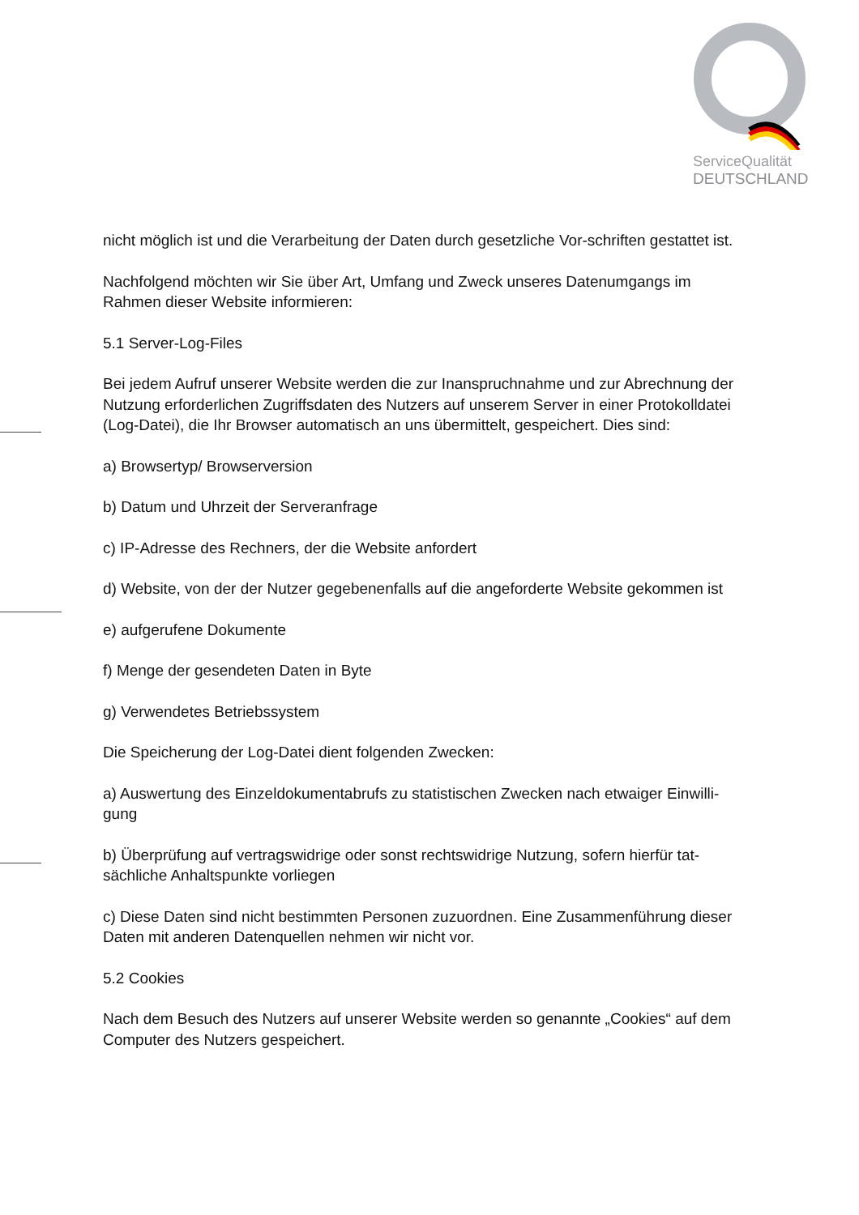ServiceQualität
DEUTSCHLAND
nicht möglich ist und die Verarbeitung der Daten durch gesetzliche Vor-schriften gestattet ist.
Nachfolgend möchten wir Sie über Art, Umfang und Zweck unseres Datenumgangs im Rahmen dieser Website informieren:
5.1 Server-Log-Files
Bei jedem Aufruf unserer Website werden die zur Inanspruchnahme und zur Abrechnung der Nutzung erforderlichen Zugriffsdaten des Nutzers auf unserem Server in einer Protokolldatei (Log-Datei), die Ihr Browser automatisch an uns übermittelt, gespeichert. Dies sind:
a) Browsertyp/ Browserversion
b) Datum und Uhrzeit der Serveranfrage
c) IP-Adresse des Rechners, der die Website anfordert
d) Website, von der der Nutzer gegebenenfalls auf die angeforderte Website gekommen ist
e) aufgerufene Dokumente
f) Menge der gesendeten Daten in Byte
g) Verwendetes Betriebssystem
Die Speicherung der Log-Datei dient folgenden Zwecken:
a) Auswertung des Einzeldokumentabrufs zu statistischen Zwecken nach etwaiger Einwilli-gung
b) Überprüfung auf vertragswidrige oder sonst rechtswidrige Nutzung, sofern hierfür tat-sächliche Anhaltspunkte vorliegen
c) Diese Daten sind nicht bestimmten Personen zuzuordnen. Eine Zusammenführung dieser Daten mit anderen Datenquellen nehmen wir nicht vor.
5.2 Cookies
Nach dem Besuch des Nutzers auf unserer Website werden so genannte „Cookies“ auf dem Computer des Nutzers gespeichert.